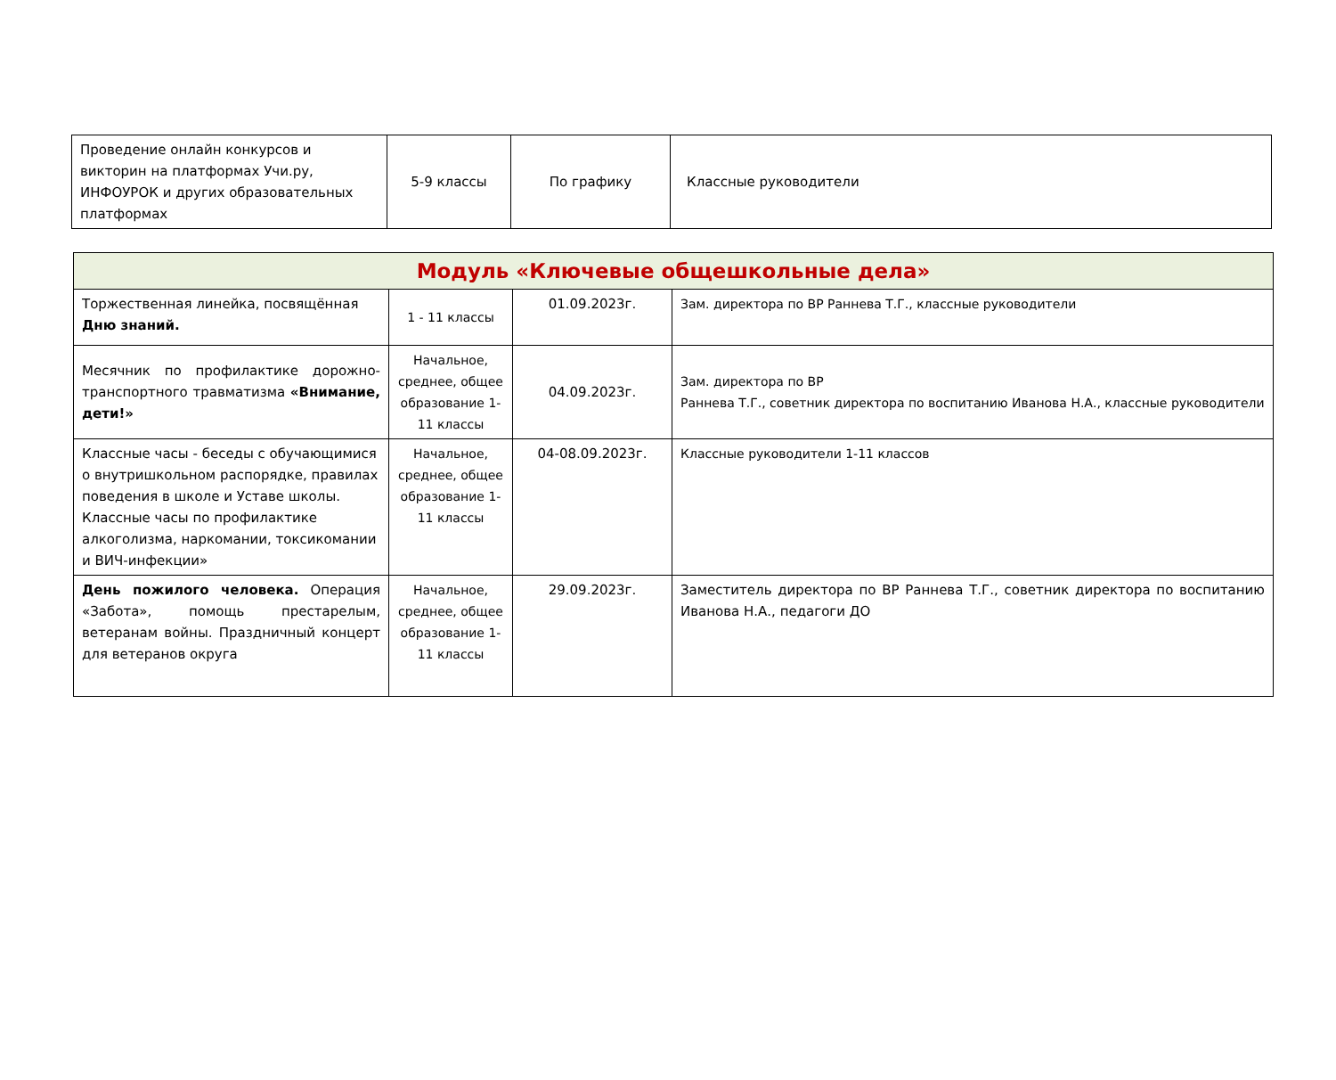| Проведение онлайн конкурсов и викторин на платформах Учи.ру, ИНФОУРОК и других образовательных платформах | 5-9 классы | По графику | Классные руководители |
| Модуль «Ключевые общешкольные дела» | | | |
| Торжественная линейка, посвящённая Дню знаний. | 1 - 11 классы | 01.09.2023г. | Зам. директора по ВР Раннева Т.Г., классные руководители |
| Месячник по профилактике дорожно-транспортного травматизма «Внимание, дети!» | Начальное, среднее, общее образование 1-11 классы | 04.09.2023г. | Зам. директора по ВР Раннева Т.Г., советник директора по воспитанию Иванова Н.А., классные руководители |
| Классные часы - беседы с обучающимися о внутришкольном распорядке, правилах поведения в школе и Уставе школы. Классные часы по профилактике алкоголизма, наркомании, токсикомании и ВИЧ-инфекции» | Начальное, среднее, общее образование 1-11 классы | 04-08.09.2023г. | Классные руководители 1-11 классов |
| День пожилого человека. Операция «Забота», помощь престарелым, ветеранам войны. Праздничный концерт для ветеранов округа | Начальное, среднее, общее образование 1-11 классы | 29.09.2023г. | Заместитель директора по ВР Раннева Т.Г., советник директора по воспитанию Иванова Н.А., педагоги ДО |